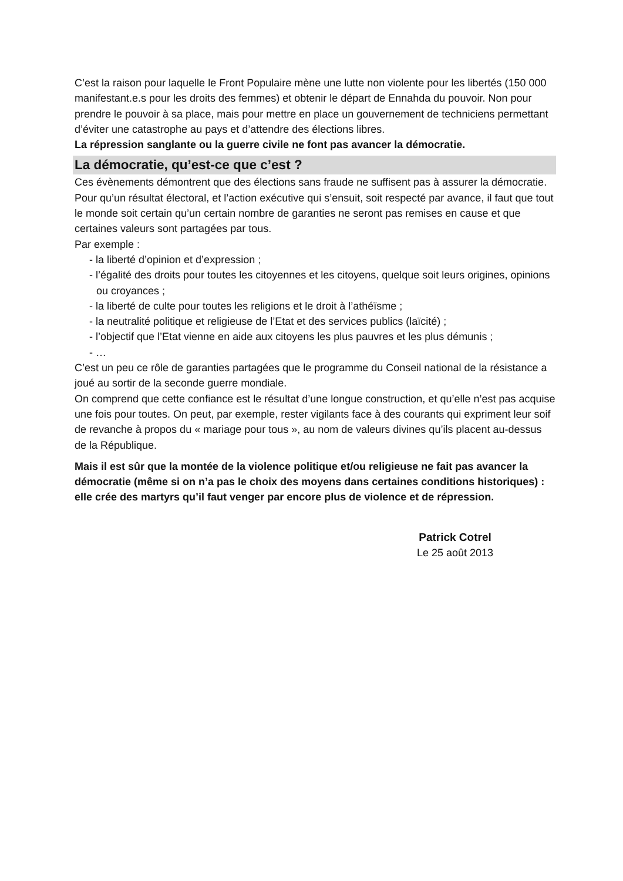C’est la raison pour laquelle le Front Populaire mène une lutte non violente pour les libertés (150 000 manifestant.e.s pour les droits des femmes) et obtenir le départ de Ennahda du pouvoir. Non pour prendre le pouvoir à sa place, mais pour mettre en place un gouvernement de techniciens permettant d’éviter une catastrophe au pays et d’attendre des élections libres.
La répression sanglante ou la guerre civile ne font pas avancer la démocratie.
La démocratie, qu’est-ce que c’est ?
Ces évènements démontrent que des élections sans fraude ne suffisent pas à assurer la démocratie.
Pour qu’un résultat électoral, et l’action exécutive qui s’ensuit, soit respecté par avance, il faut que tout le monde soit certain qu’un certain nombre de garanties ne seront pas remises en cause et que certaines valeurs sont partagées par tous.
Par exemple :
- la liberté d’opinion et d’expression ;
- l’égalité des droits pour toutes les citoyennes et les citoyens, quelque soit leurs origines, opinions ou croyances ;
- la liberté de culte pour toutes les religions et le droit à l’athéïsme ;
- la neutralité politique et religieuse de l’Etat et des services publics (laïcité) ;
- l’objectif que l’Etat vienne en aide aux citoyens les plus pauvres et les plus démunis ;
- …
C’est un peu ce rôle de garanties partagées que le programme du Conseil national de la résistance a joué au sortir de la seconde guerre mondiale.
On comprend que cette confiance est le résultat d’une longue construction, et qu’elle n’est pas acquise une fois pour toutes. On peut, par exemple, rester vigilants face à des courants qui expriment leur soif de revanche à propos du « mariage pour tous », au nom de valeurs divines qu’ils placent au-dessus de la République.
Mais il est sûr que la montée de la violence politique et/ou religieuse ne fait pas avancer la démocratie (même si on n’a pas le choix des moyens dans certaines conditions historiques) : elle crée des martyrs qu’il faut venger par encore plus de violence et de répression.
Patrick Cotrel
Le 25 août 2013